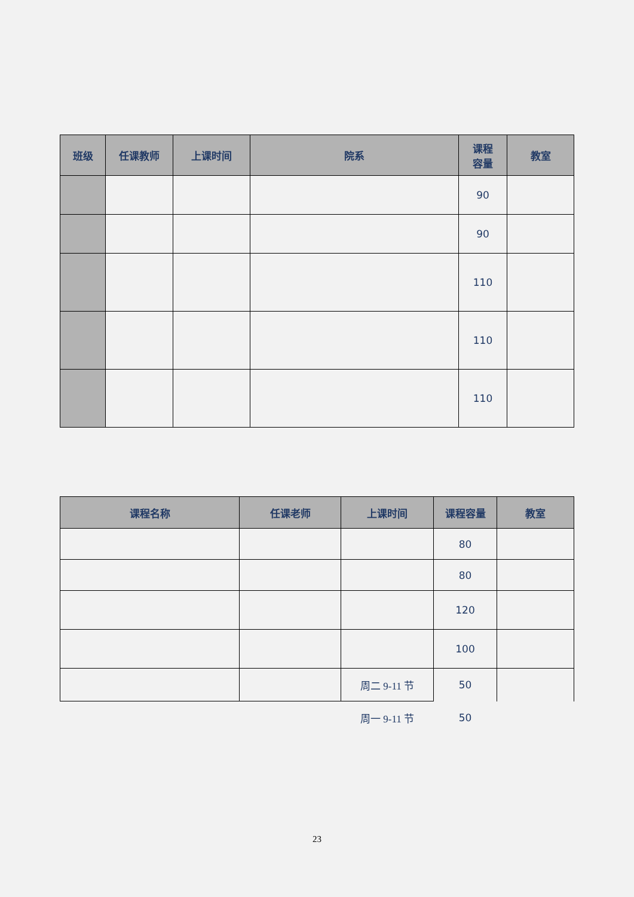| 班级 | 任课教师 | 上课时间 | 院系 | 课程 容量 | 教室 |
| --- | --- | --- | --- | --- | --- |
| | | | | 90 | |
| | | | | 90 | |
| | | | | 110 | |
| | | | | 110 | |
| | | | | 110 | |
| 课程名称 | 任课老师 | 上课时间 | 课程容量 | 教室 |
| --- | --- | --- | --- | --- |
| | | | 80 | |
| | | | 80 | |
| | | | 120 | |
| | | | 100 | |
| | | 周二 9-11 节 | 50 | |
| | | 周一 9-11 节 | 50 | |
23